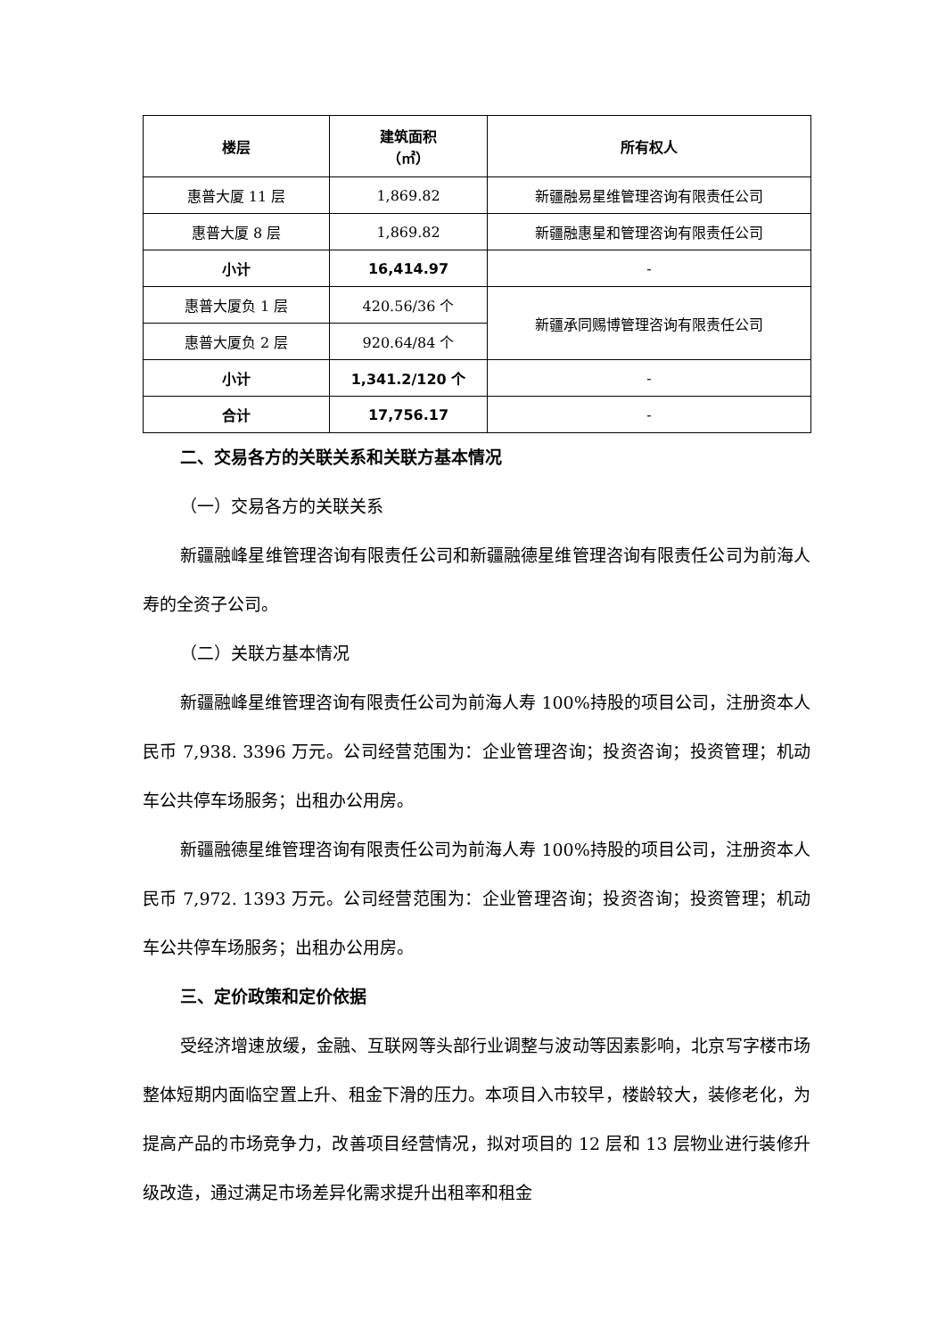| 楼层 | 建筑面积 （㎡） | 所有权人 |
| --- | --- | --- |
| 惠普大厦 11 层 | 1,869.82 | 新疆融易星维管理咨询有限责任公司 |
| 惠普大厦 8 层 | 1,869.82 | 新疆融惠星和管理咨询有限责任公司 |
| 小计 | 16,414.97 | - |
| 惠普大厦负 1 层 | 420.56/36 个 | 新疆承同赐博管理咨询有限责任公司 |
| 惠普大厦负 2 层 | 920.64/84 个 | |
| 小计 | 1,341.2/120 个 | - |
| 合计 | 17,756.17 | - |
二、交易各方的关联关系和关联方基本情况
（一）交易各方的关联关系
新疆融峰星维管理咨询有限责任公司和新疆融德星维管理咨询有限责任公司为前海人寿的全资子公司。
（二）关联方基本情况
新疆融峰星维管理咨询有限责任公司为前海人寿 100%持股的项目公司，注册资本人民币 7,938. 3396 万元。公司经营范围为：企业管理咨询；投资咨询；投资管理；机动车公共停车场服务；出租办公用房。
新疆融德星维管理咨询有限责任公司为前海人寿 100%持股的项目公司，注册资本人民币 7,972. 1393 万元。公司经营范围为：企业管理咨询；投资咨询；投资管理；机动车公共停车场服务；出租办公用房。
三、定价政策和定价依据
受经济增速放缓，金融、互联网等头部行业调整与波动等因素影响，北京写字楼市场整体短期内面临空置上升、租金下滑的压力。本项目入市较早，楼龄较大，装修老化，为提高产品的市场竞争力，改善项目经营情况，拟对项目的 12 层和 13 层物业进行装修升级改造，通过满足市场差异化需求提升出租率和租金